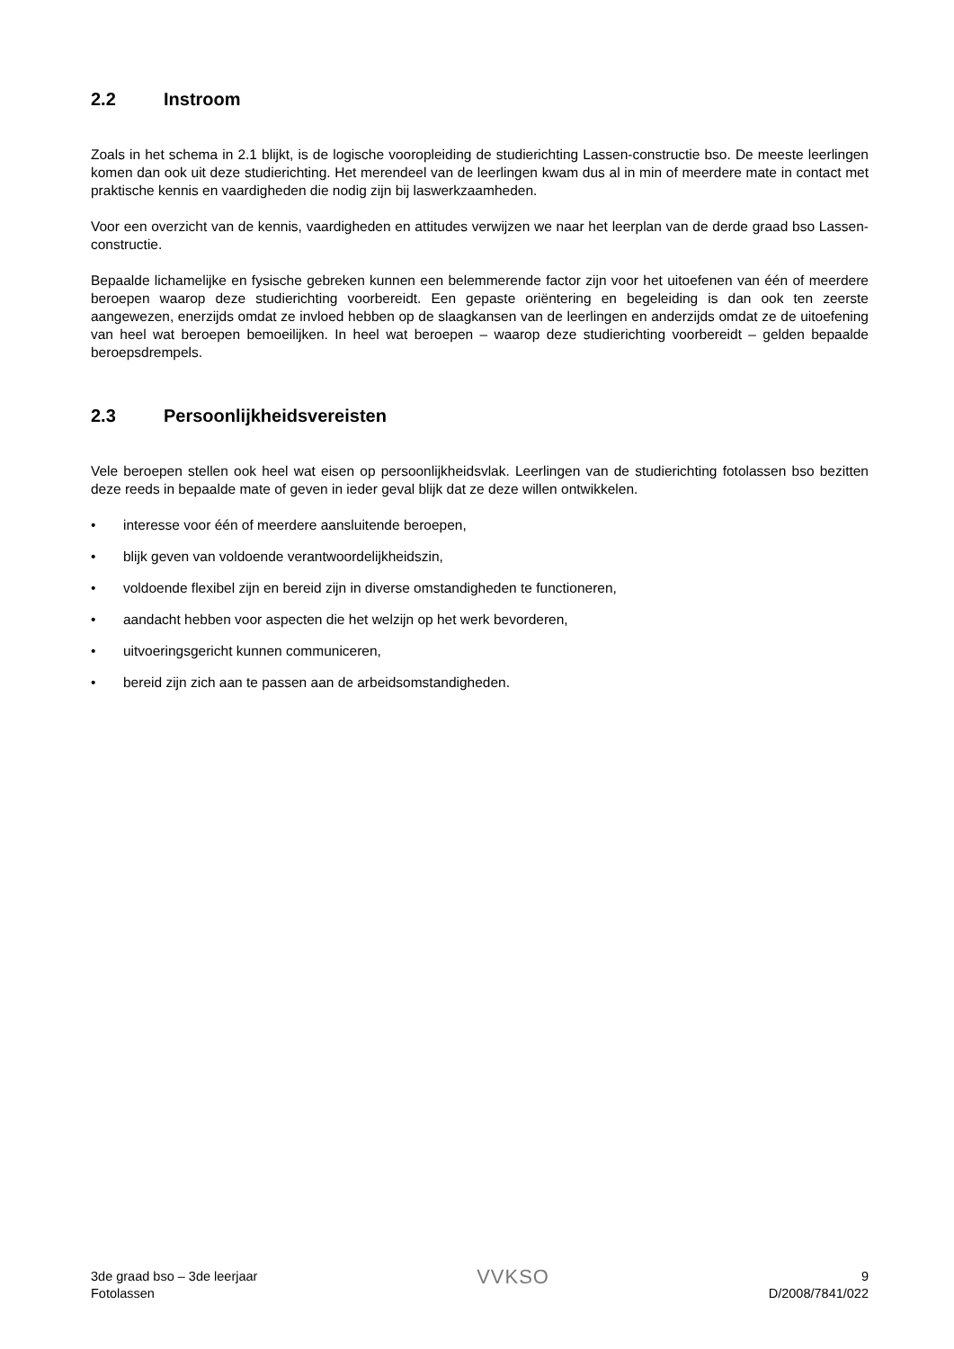2.2 Instroom
Zoals in het schema in 2.1 blijkt, is de logische vooropleiding de studierichting Lassen-constructie bso. De meeste leerlingen komen dan ook uit deze studierichting. Het merendeel van de leerlingen kwam dus al in min of meerdere mate in contact met praktische kennis en vaardigheden die nodig zijn bij laswerkzaamheden.
Voor een overzicht van de kennis, vaardigheden en attitudes verwijzen we naar het leerplan van de derde graad bso Lassen-constructie.
Bepaalde lichamelijke en fysische gebreken kunnen een belemmerende factor zijn voor het uitoefenen van één of meerdere beroepen waarop deze studierichting voorbereidt. Een gepaste oriëntering en begeleiding is dan ook ten zeerste aangewezen, enerzijds omdat ze invloed hebben op de slaagkansen van de leerlingen en anderzijds omdat ze de uitoefening van heel wat beroepen bemoeilijken. In heel wat beroepen – waarop deze studierichting voorbereidt – gelden bepaalde beroepsdrempels.
2.3 Persoonlijkheidsvereisten
Vele beroepen stellen ook heel wat eisen op persoonlijkheidsvlak. Leerlingen van de studierichting fotolassen bso bezitten deze reeds in bepaalde mate of geven in ieder geval blijk dat ze deze willen ontwikkelen.
• interesse voor één of meerdere aansluitende beroepen,
• blijk geven van voldoende verantwoordelijkheidszin,
• voldoende flexibel zijn en bereid zijn in diverse omstandigheden te functioneren,
• aandacht hebben voor aspecten die het welzijn op het werk bevorderen,
• uitvoeringsgericht kunnen communiceren,
• bereid zijn zich aan te passen aan de arbeidsomstandigheden.
3de graad bso – 3de leerjaar
Fotolassen
VVKSO
9
D/2008/7841/022